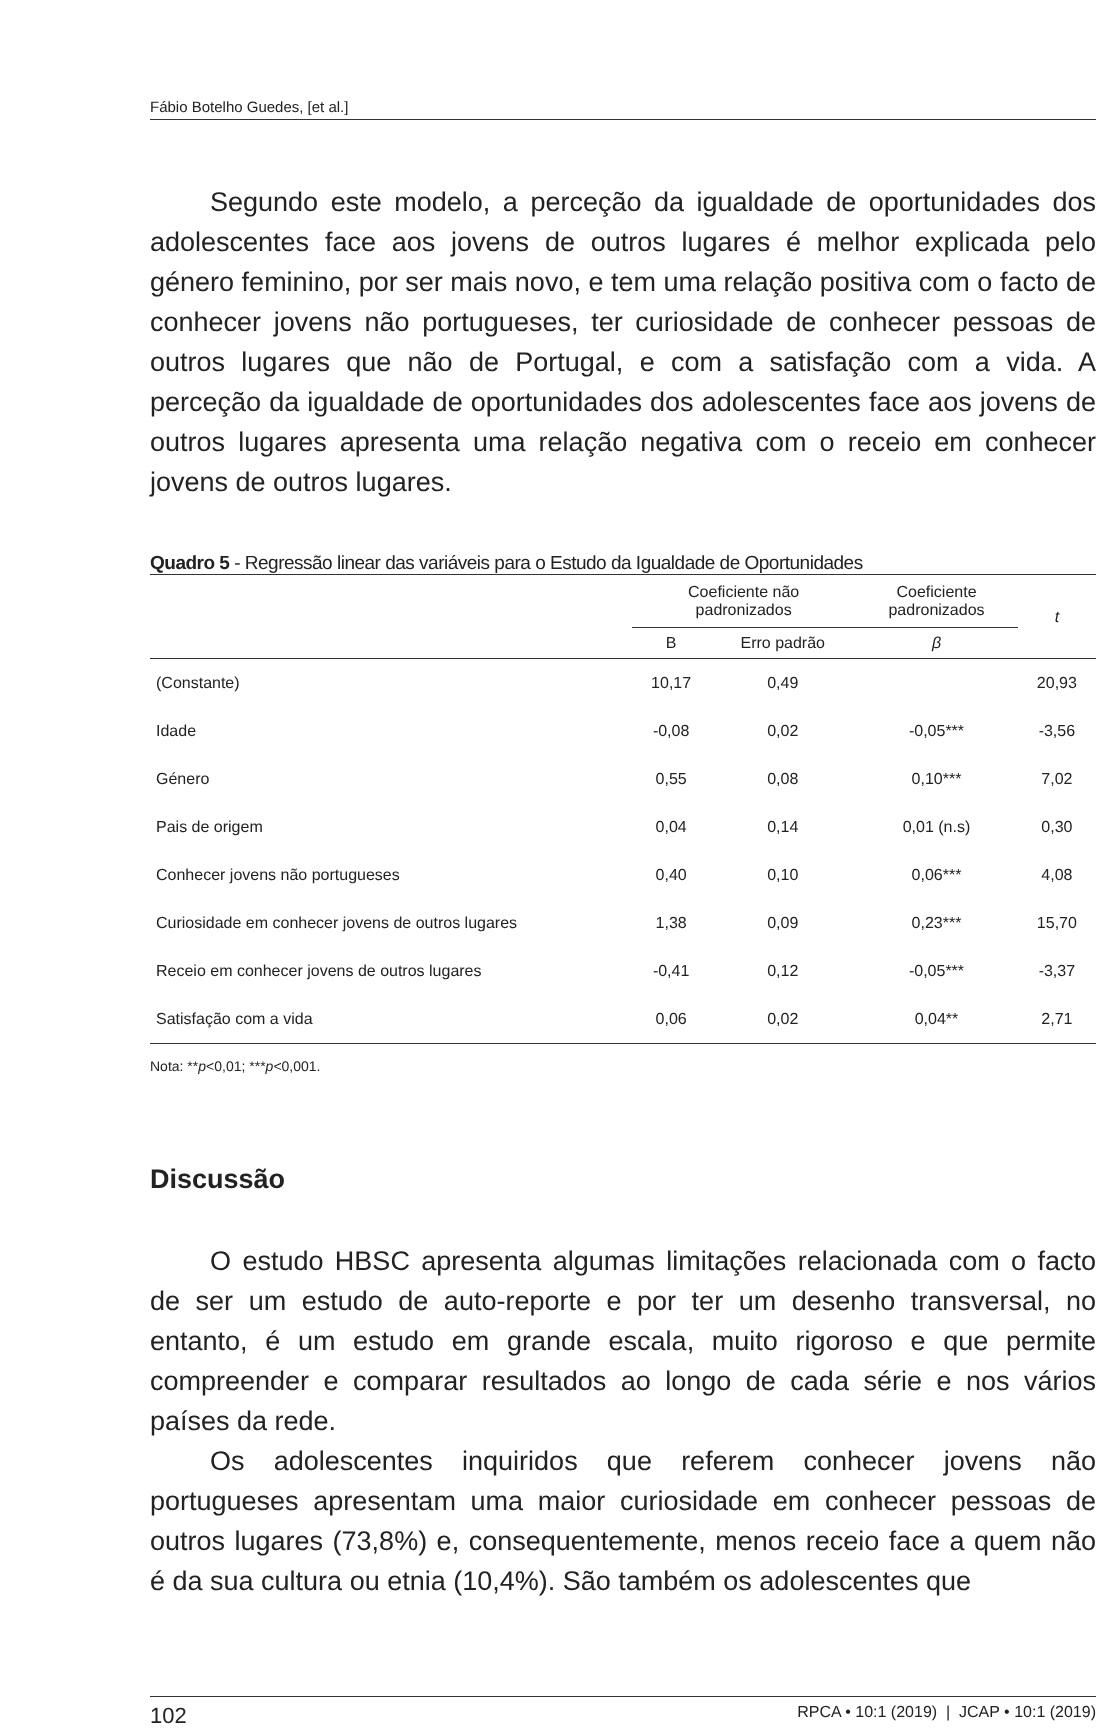Fábio Botelho Guedes, [et al.]
Segundo este modelo, a perceção da igualdade de oportunidades dos adolescentes face aos jovens de outros lugares é melhor explicada pelo género feminino, por ser mais novo, e tem uma relação positiva com o facto de conhecer jovens não portugueses, ter curiosidade de conhecer pessoas de outros lugares que não de Portugal, e com a satisfação com a vida. A perceção da igualdade de oportunidades dos adolescentes face aos jovens de outros lugares apresenta uma relação negativa com o receio em conhecer jovens de outros lugares.
Quadro 5 - Regressão linear das variáveis para o Estudo da Igualdade de Oportunidades
| | Coeficiente não padronizados | | Coeficiente padronizados | t |
| --- | --- | --- | --- | --- |
| | B | Erro padrão | β | |
| (Constante) | 10,17 | 0,49 | | 20,93 |
| Idade | -0,08 | 0,02 | -0,05*** | -3,56 |
| Género | 0,55 | 0,08 | 0,10*** | 7,02 |
| Pais de origem | 0,04 | 0,14 | 0,01 (n.s) | 0,30 |
| Conhecer jovens não portugueses | 0,40 | 0,10 | 0,06*** | 4,08 |
| Curiosidade em conhecer jovens de outros lugares | 1,38 | 0,09 | 0,23*** | 15,70 |
| Receio em conhecer jovens de outros lugares | -0,41 | 0,12 | -0,05*** | -3,37 |
| Satisfação com a vida | 0,06 | 0,02 | 0,04** | 2,71 |
Nota: **p<0,01; ***p<0,001.
Discussão
O estudo HBSC apresenta algumas limitações relacionada com o facto de ser um estudo de auto-reporte e por ter um desenho transversal, no entanto, é um estudo em grande escala, muito rigoroso e que permite compreender e comparar resultados ao longo de cada série e nos vários países da rede.
Os adolescentes inquiridos que referem conhecer jovens não portugueses apresentam uma maior curiosidade em conhecer pessoas de outros lugares (73,8%) e, consequentemente, menos receio face a quem não é da sua cultura ou etnia (10,4%). São também os adolescentes que
102 RPCA • 10:1 (2019) | JCAP • 10:1 (2019)